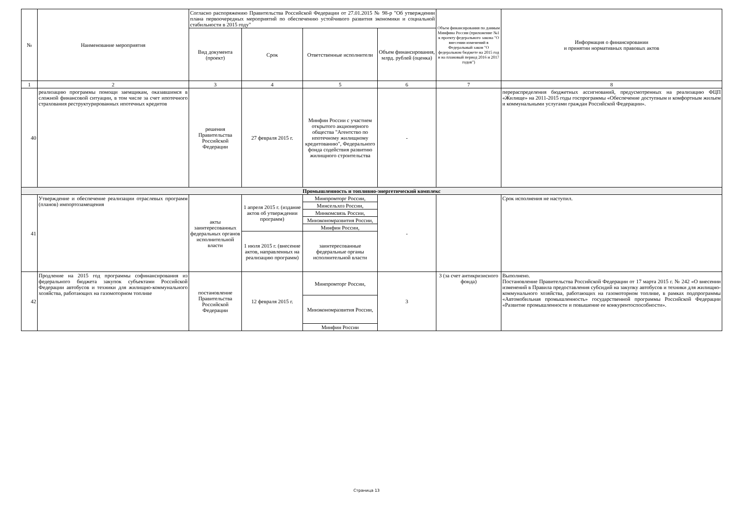| № | Наименование мероприятия | Согласно распоряжению Правительства Российской Федерации от 27.01.2015 № 98-р "Об утверждении плана первоочередных мероприятий по обеспечению устойчивого развития экономики и социальной стабильности в 2015 году" | | | | Объем финансирования по данным Минфина России (приложение №1 к проекту федерального закона "О внесении изменений в Федеральный закон "О федеральном бюджете на 2015 год и на плановый период 2016 и 2017 годов") | Информация о финансировании и принятии нормативных правовых актов |
| --- | --- | --- | --- | --- | --- | --- | --- |
| | | Вид документа (проект) | Срок | Ответственные исполнители | Объем финансирования, млрд. рублей (оценка) | | |
| 1 | 2 | 3 | 4 | 5 | 6 | 7 | 8 |
| 40 | реализацию программы помощи заемщикам, оказавшимся в сложной финансовой ситуации, в том числе за счет ипотечного страхования реструктурированных ипотечных кредитов | решения Правительства Российской Федерации | 27 февраля 2015 г. | Минфин России с участием открытого акционерного общества "Агентство по ипотечному жилищному кредитованию", Федерального фонда содействия развитию жилищного строительства | - | | перераспределения бюджетных ассигнований, предусмотренных на реализацию ФЦП «Жилище» на 2011-2015 годы госпрограммы «Обеспечение доступным и комфортным жильем и коммунальными услугами граждан Российской Федерации». |
| Промышленность и топливно-энергетический комплекс | | | | | | | |
| 41 | Утверждение и обеспечение реализации отраслевых программ (планов) импортозамещения | акты заинтересованных федеральных органов исполнительной власти | 1 апреля 2015 г. (издание актов об утверждении программ) | Минпромторг России, | - | | Срок исполнения не наступил. |
| | | | | Минсельхоз России, | | | |
| | | | | Минкомсвязь России, | | | |
| | | | | Минэкономразвития России, | | | |
| | | | | Минфин России, | | | |
| | | | 1 июля 2015 г. (внесение актов, направленных на реализацию программ) | заинтересованные федеральные органы исполнительной власти | | | |
| 42 | Продление на 2015 год программы софинансирования из федерального бюджета закупок субъектами Российской Федерации автобусов и техники для жилищно-коммунального хозяйства, работающих на газомоторном топливе | постановление Правительства Российской Федерации | 12 февраля 2015 г. | Минпромторг России, | 3 | 3 (за счет антикризисного фонда) | Выполнено. Постановление Правительства Российской Федерации от 17 марта 2015 г. № 242 «О внесении изменений в Правила предоставления субсидий на закупку автобусов и техники для жилищно-коммунального хозяйства, работающих на газомоторном топливе, в рамках подпрограммы «Автомобильная промышленность» государственной программы Российской Федерации «Развитие промышленности и повышение ее конкурентоспособности». |
| | | | | Минэкономразвития России, | | | |
| | | | | Минфин России | | | |
Страница 13